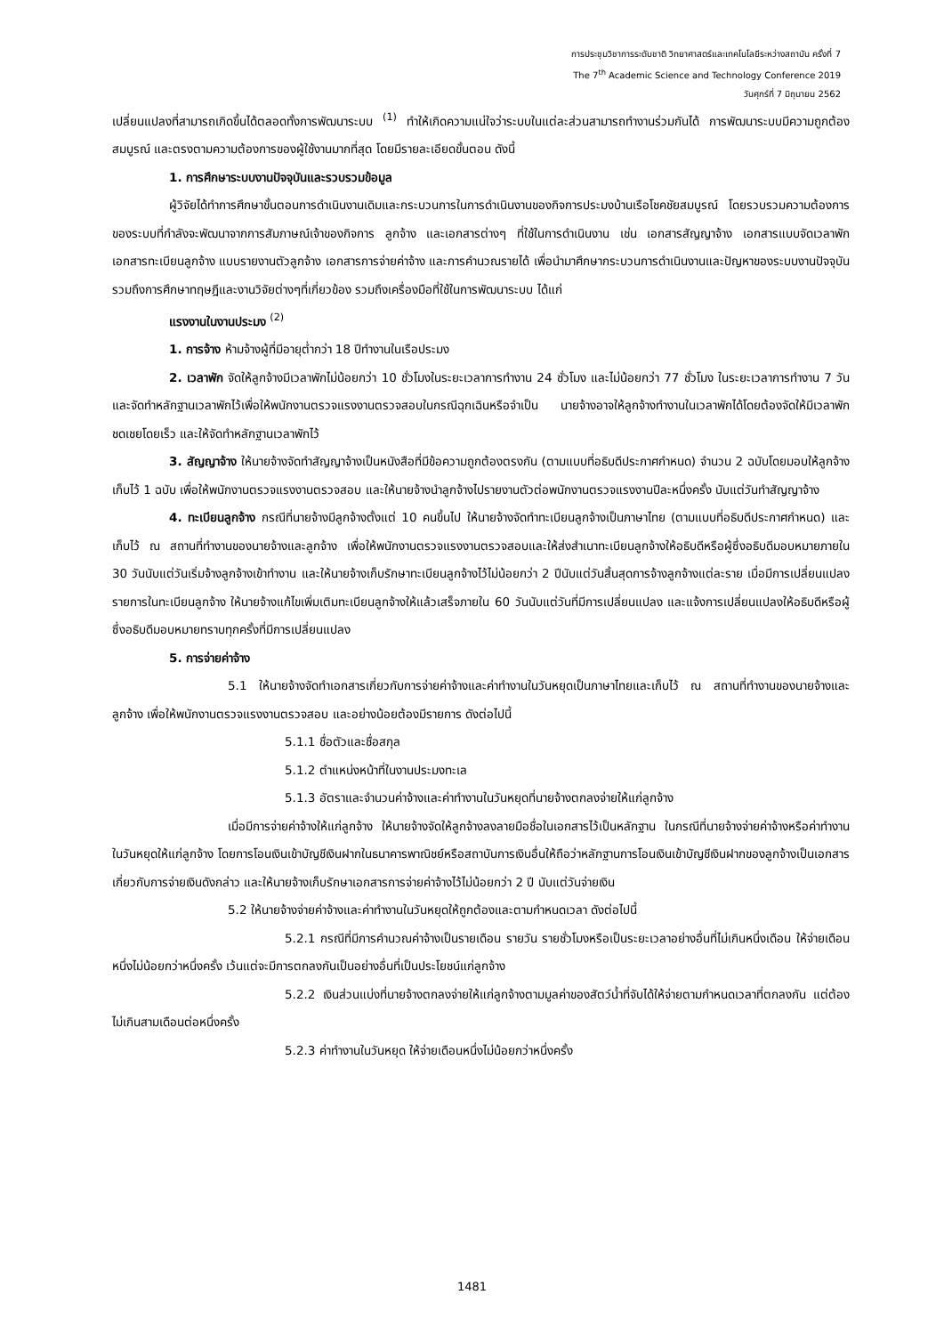การประชุมวิชาการระดับชาติ วิทยาศาสตร์และเทคโนโลยีระหว่างสถาบัน ครั้งที่ 7
The 7<sup>th</sup> Academic Science and Technology Conference 2019
วันศุกร์ที่ 7 มิถุนายน 2562
เปลี่ยนแปลงที่สามารถเกิดขึ้นได้ตลอดทั้งการพัฒนาระบบ <sup>(1)</sup> ทำให้เกิดความแน่ใจว่าระบบในแต่ละส่วนสามารถทำงานร่วมกันได้ การพัฒนาระบบมีความถูกต้องสมบูรณ์ และตรงตามความต้องการของผู้ใช้งานมากที่สุด โดยมีรายละเอียดขั้นตอน ดังนี้
1. การศึกษาระบบงานปัจจุบันและรวบรวมข้อมูล
ผู้วิจัยได้ทำการศึกษาขั้นตอนการดำเนินงานเดิมและกระบวนการในการดำเนินงานของกิจการประมงบ้านเรือโชคชัยสมบูรณ์ โดยรวบรวมความต้องการของระบบที่กำลังจะพัฒนาจากการสัมภาษณ์เจ้าของกิจการ ลูกจ้าง และเอกสารต่างๆ ที่ใช้ในการดำเนินงาน เช่น เอกสารสัญญาจ้าง เอกสารแบบจัดเวลาพัก เอกสารทะเบียนลูกจ้าง แบบรายงานตัวลูกจ้าง เอกสารการจ่ายค่าจ้าง และการคำนวณรายได้ เพื่อนำมาศึกษากระบวนการดำเนินงานและปัญหาของระบบงานปัจจุบัน รวมถึงการศึกษาทฤษฎีและงานวิจัยต่างๆที่เกี่ยวข้อง รวมถึงเครื่องมือที่ใช้ในการพัฒนาระบบ ได้แก่
แรงงานในงานประมง <sup>(2)</sup>
1. การจ้าง ห้ามจ้างผู้ที่มีอายุต่ำกว่า 18 ปีทำงานในเรือประมง
2. เวลาพัก จัดให้ลูกจ้างมีเวลาพักไม่น้อยกว่า 10 ชั่วโมงในระยะเวลาการทำงาน 24 ชั่วโมง และไม่น้อยกว่า 77 ชั่วโมง ในระยะเวลาการทำงาน 7 วัน และจัดทำหลักฐานเวลาพักไว้เพื่อให้พนักงานตรวจแรงงานตรวจสอบในกรณีฉุกเฉินหรือจำเป็น นายจ้างอาจให้ลูกจ้างทำงานในเวลาพักได้โดยต้องจัดให้มีเวลาพักชดเชยโดยเร็ว และให้จัดทำหลักฐานเวลาพักไว้
3. สัญญาจ้าง ให้นายจ้างจัดทำสัญญาจ้างเป็นหนังสือที่มีข้อความถูกต้องตรงกัน (ตามแบบที่อธิบดีประกาศกำหนด) จำนวน 2 ฉบับโดยมอบให้ลูกจ้างเก็บไว้ 1 ฉบับ เพื่อให้พนักงานตรวจแรงงานตรวจสอบ และให้นายจ้างนำลูกจ้างไปรายงานตัวต่อพนักงานตรวจแรงงานปีละหนึ่งครั้ง นับแต่วันทำสัญญาจ้าง
4. ทะเบียนลูกจ้าง กรณีที่นายจ้างมีลูกจ้างตั้งแต่ 10 คนขึ้นไป ให้นายจ้างจัดทำทะเบียนลูกจ้างเป็นภาษาไทย (ตามแบบที่อธิบดีประกาศกำหนด) และเก็บไว้ ณ สถานที่ทำงานของนายจ้างและลูกจ้าง เพื่อให้พนักงานตรวจแรงงานตรวจสอบและให้ส่งสำเนาทะเบียนลูกจ้างให้อธิบดีหรือผู้ซึ่งอธิบดีมอบหมายภายใน 30 วันนับแต่วันเริ่มจ้างลูกจ้างเข้าทำงาน และให้นายจ้างเก็บรักษาทะเบียนลูกจ้างไว้ไม่น้อยกว่า 2 ปีนับแต่วันสิ้นสุดการจ้างลูกจ้างแต่ละราย เมื่อมีการเปลี่ยนแปลงรายการในทะเบียนลูกจ้าง ให้นายจ้างแก้ไขเพิ่มเติมทะเบียนลูกจ้างให้แล้วเสร็จภายใน 60 วันนับแต่วันที่มีการเปลี่ยนแปลง และแจ้งการเปลี่ยนแปลงให้อธิบดีหรือผู้ซึ่งอธิบดีมอบหมายทราบทุกครั้งที่มีการเปลี่ยนแปลง
5. การจ่ายค่าจ้าง
5.1 ให้นายจ้างจัดทำเอกสารเกี่ยวกับการจ่ายค่าจ้างและค่าทำงานในวันหยุดเป็นภาษาไทยและเก็บไว้ ณ สถานที่ทำงานของนายจ้างและลูกจ้าง เพื่อให้พนักงานตรวจแรงงานตรวจสอบ และอย่างน้อยต้องมีรายการ ดังต่อไปนี้
5.1.1 ชื่อตัวและชื่อสกุล
5.1.2 ตำแหน่งหน้าที่ในงานประมงทะเล
5.1.3 อัตราและจำนวนค่าจ้างและค่าทำงานในวันหยุดที่นายจ้างตกลงจ่ายให้แก่ลูกจ้าง
เมื่อมีการจ่ายค่าจ้างให้แก่ลูกจ้าง ให้นายจ้างจัดให้ลูกจ้างลงลายมือชื่อในเอกสารไว้เป็นหลักฐาน ในกรณีที่นายจ้างจ่ายค่าจ้างหรือค่าทำงานในวันหยุดให้แก่ลูกจ้าง โดยการโอนเงินเข้าบัญชีเงินฝากในธนาคารพาณิชย์หรือสถาบันการเงินอื่นให้ถือว่าหลักฐานการโอนเงินเข้าบัญชีเงินฝากของลูกจ้างเป็นเอกสารเกี่ยวกับการจ่ายเงินดังกล่าว และให้นายจ้างเก็บรักษาเอกสารการจ่ายค่าจ้างไว้ไม่น้อยกว่า 2 ปี นับแต่วันจ่ายเงิน
5.2 ให้นายจ้างจ่ายค่าจ้างและค่าทำงานในวันหยุดให้ถูกต้องและตามกำหนดเวลา ดังต่อไปนี้
5.2.1 กรณีที่มีการคำนวณค่าจ้างเป็นรายเดือน รายวัน รายชั่วโมงหรือเป็นระยะเวลาอย่างอื่นที่ไม่เกินหนึ่งเดือน ให้จ่ายเดือนหนึ่งไม่น้อยกว่าหนึ่งครั้ง เว้นแต่จะมีการตกลงกันเป็นอย่างอื่นที่เป็นประโยชน์แก่ลูกจ้าง
5.2.2 เงินส่วนแบ่งที่นายจ้างตกลงจ่ายให้แก่ลูกจ้างตามมูลค่าของสัตว์น้ำที่จับได้ให้จ่ายตามกำหนดเวลาที่ตกลงกัน แต่ต้องไม่เกินสามเดือนต่อหนึ่งครั้ง
5.2.3 ค่าทำงานในวันหยุด ให้จ่ายเดือนหนึ่งไม่น้อยกว่าหนึ่งครั้ง
1481